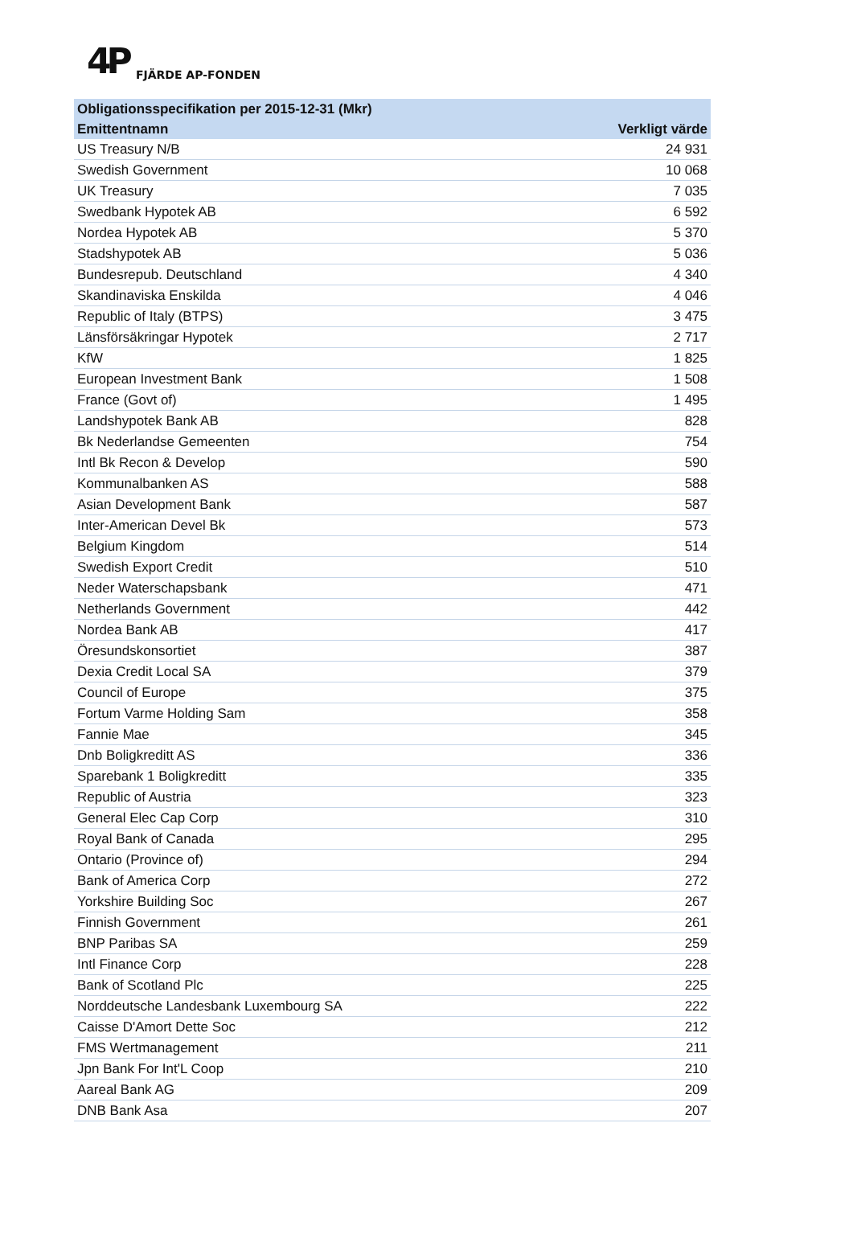4P FJÄRDE AP-FONDEN
| Obligationsspecifikation per 2015-12-31 (Mkr) | |
| --- | --- |
| Emittentnamn | Verkligt värde |
| US Treasury N/B | 24 931 |
| Swedish Government | 10 068 |
| UK Treasury | 7 035 |
| Swedbank Hypotek AB | 6 592 |
| Nordea Hypotek AB | 5 370 |
| Stadshypotek AB | 5 036 |
| Bundesrepub. Deutschland | 4 340 |
| Skandinaviska Enskilda | 4 046 |
| Republic of Italy (BTPS) | 3 475 |
| Länsförsäkringar Hypotek | 2 717 |
| KfW | 1 825 |
| European Investment Bank | 1 508 |
| France (Govt of) | 1 495 |
| Landshypotek Bank AB | 828 |
| Bk Nederlandse Gemeenten | 754 |
| Intl Bk Recon & Develop | 590 |
| Kommunalbanken AS | 588 |
| Asian Development Bank | 587 |
| Inter-American Devel Bk | 573 |
| Belgium Kingdom | 514 |
| Swedish Export Credit | 510 |
| Neder Waterschapsbank | 471 |
| Netherlands Government | 442 |
| Nordea Bank AB | 417 |
| Öresundskonsortiet | 387 |
| Dexia Credit Local SA | 379 |
| Council of Europe | 375 |
| Fortum Varme Holding Sam | 358 |
| Fannie Mae | 345 |
| Dnb Boligkreditt AS | 336 |
| Sparebank 1 Boligkreditt | 335 |
| Republic of Austria | 323 |
| General Elec Cap Corp | 310 |
| Royal Bank of Canada | 295 |
| Ontario (Province of) | 294 |
| Bank of America Corp | 272 |
| Yorkshire Building Soc | 267 |
| Finnish Government | 261 |
| BNP Paribas SA | 259 |
| Intl Finance Corp | 228 |
| Bank of Scotland Plc | 225 |
| Norddeutsche Landesbank Luxembourg SA | 222 |
| Caisse D'Amort Dette Soc | 212 |
| FMS Wertmanagement | 211 |
| Jpn Bank For Int'L Coop | 210 |
| Aareal Bank AG | 209 |
| DNB Bank Asa | 207 |